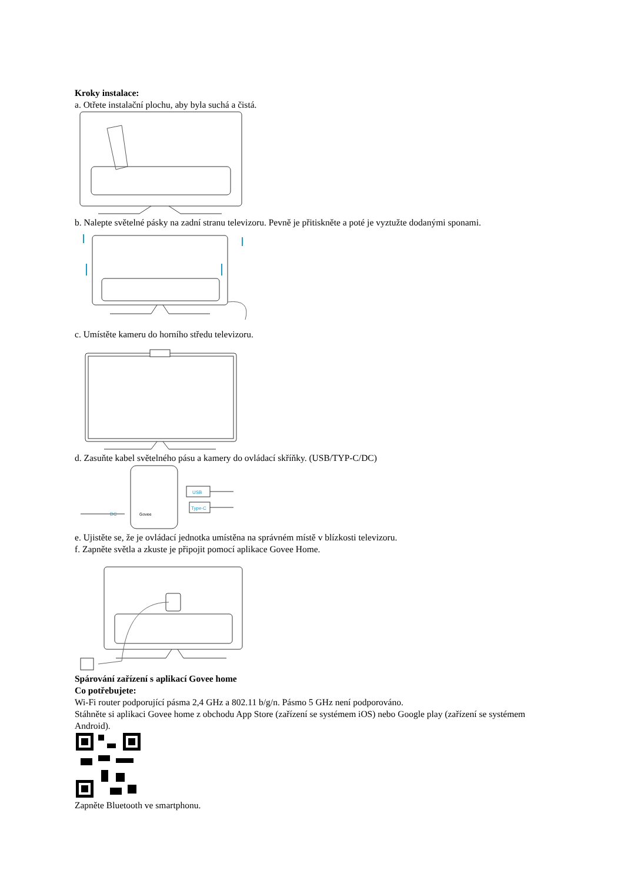Kroky instalace:
a. Otřete instalační plochu, aby byla suchá a čistá.
b. Nalepte světelné pásky na zadní stranu televizoru. Pevně je přitiskněte a poté je vyztužte dodanými sponami.
c. Umístěte kameru do horního středu televizoru.
d. Zasuňte kabel světelného pásu a kamery do ovládací skříňky. (USB/TYP-C/DC)
Govee
USB
Type-C
DC
e. Ujistěte se, že je ovládací jednotka umístěna na správném místě v blízkosti televizoru.
f. Zapněte světla a zkuste je připojit pomocí aplikace Govee Home.
Spárování zařízení s aplikací Govee home
Co potřebujete:
Wi-Fi router podporující pásma 2,4 GHz a 802.11 b/g/n. Pásmo 5 GHz není podporováno.
Stáhněte si aplikaci Govee home z obchodu App Store (zařízení se systémem iOS) nebo Google play (zařízení se systémem Android).
Zapněte Bluetooth ve smartphonu.